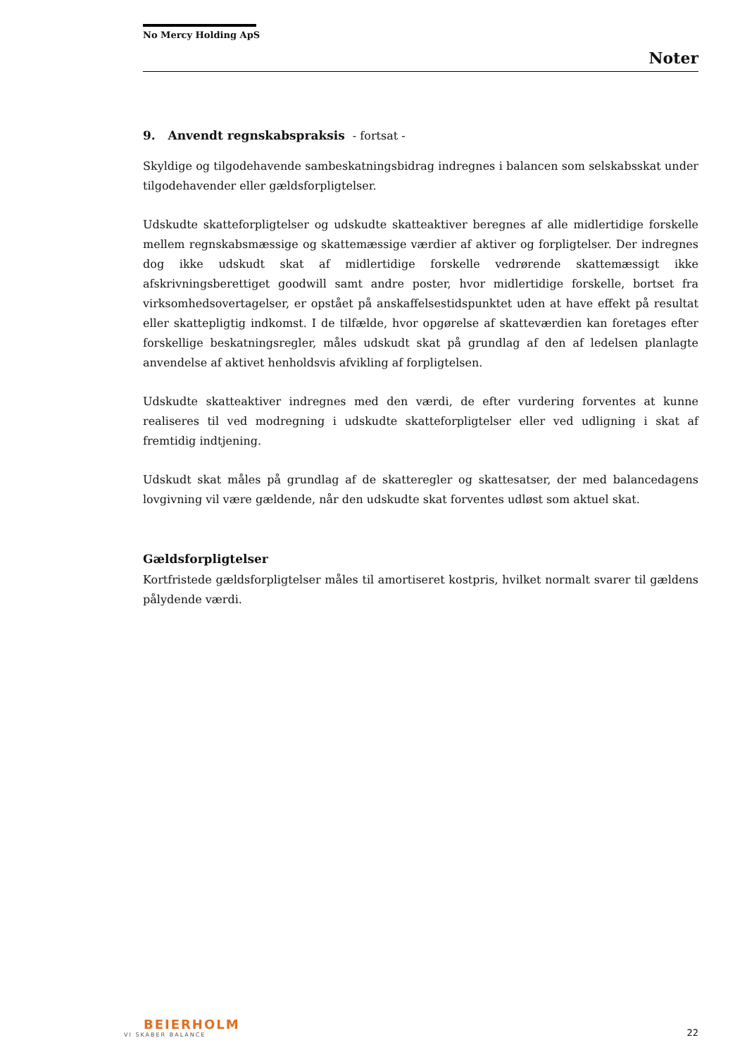No Mercy Holding ApS
Noter
9. Anvendt regnskabspraksis - fortsat -
Skyldige og tilgodehavende sambeskatningsbidrag indregnes i balancen som selskabsskat under tilgodehavender eller gældsforpligtelser.
Udskudte skatteforpligtelser og udskudte skatteaktiver beregnes af alle midlertidige forskelle mellem regnskabsmæssige og skattemæssige værdier af aktiver og forpligtelser. Der indregnes dog ikke udskudt skat af midlertidige forskelle vedrørende skattemæssigt ikke afskrivningsberettiget goodwill samt andre poster, hvor midlertidige forskelle, bortset fra virksomhedsovertagelser, er opstået på anskaffelsestidspunktet uden at have effekt på resultat eller skattepligtig indkomst. I de tilfælde, hvor opgørelse af skatteværdien kan foretages efter forskellige beskatningsregler, måles udskudt skat på grundlag af den af ledelsen planlagte anvendelse af aktivet henholdsvis afvikling af forpligtelsen.
Udskudte skatteaktiver indregnes med den værdi, de efter vurdering forventes at kunne realiseres til ved modregning i udskudte skatteforpligtelser eller ved udligning i skat af fremtidig indtjening.
Udskudt skat måles på grundlag af de skatteregler og skattesatser, der med balancedagens lovgivning vil være gældende, når den udskudte skat forventes udløst som aktuel skat.
Gældsforpligtelser
Kortfristede gældsforpligtelser måles til amortiseret kostpris, hvilket normalt svarer til gældens pålydende værdi.
BEIERHOLM
VI SKABER BALANCE
22